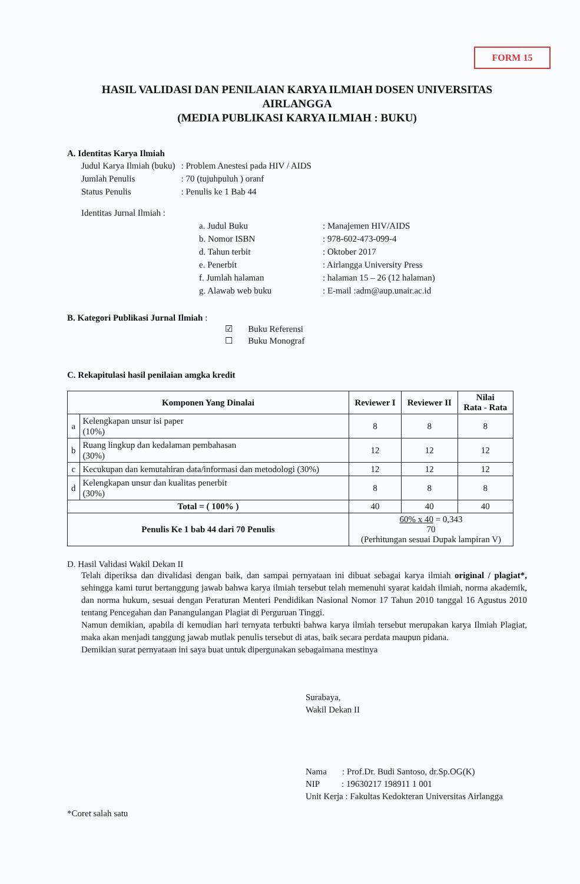FORM 15
HASIL VALIDASI DAN PENILAIAN KARYA ILMIAH DOSEN UNIVERSITAS AIRLANGGA
(MEDIA PUBLIKASI KARYA ILMIAH : BUKU)
A. Identitas Karya Ilmiah
| Judul Karya Ilmiah (buku) | : Problem Anestesi pada HIV / AIDS |
| Jumlah Penulis | : 70 (tujuhpuluh ) oranf |
| Status Penulis | : Penulis ke 1 Bab 44 |
| Identitas Jurnal Ilmiah : | | |
| | a. Judul Buku | : Manajemen HIV/AIDS |
| | b. Nomor ISBN | : 978-602-473-099-4 |
| | d. Tahun terbit | : Oktober 2017 |
| | e. Penerbit | : Airlangga University Press |
| | f. Jumlah halaman | : halaman 15 – 26 (12 halaman) |
| | g. Alawab web buku | : E-mail :adm@aup.unair.ac.id |
B. Kategori Publikasi Jurnal Ilmiah :
☑ Buku Referensi
☐ Buku Monograf
C. Rekapitulasi hasil penilaian amgka kredit
| Komponen Yang Dinalai | | Reviewer I | Reviewer II | Nilai Rata - Rata |
| --- | --- | --- | --- | --- |
| a | Kelengkapan unsur isi paper (10%) | 8 | 8 | 8 |
| b | Ruang lingkup dan kedalaman pembahasan (30%) | 12 | 12 | 12 |
| c | Kecukupan dan kemutahiran data/informasi dan metodologi (30%) | 12 | 12 | 12 |
| d | Kelengkapan unsur dan kualitas penerbit (30%) | 8 | 8 | 8 |
| Total = ( 100% ) | | 40 | 40 | 40 |
| Penulis Ke 1 bab 44 dari 70 Penulis | | 60% x 40 = 0,343 70 (Perhitungan sesuai Dupak lampiran V) | | |
D. Hasil Validasi Wakil Dekan II
Telah diperiksa dan divalidasi dengan baik, dan sampai pernyataan ini dibuat sebagai karya ilmiah original / plagiat*, sehingga kami turut bertanggung jawab bahwa karya ilmiah tersebut telah memenuhi syarat kaidah ilmiah, norma akademik, dan norma hukum, sesuai dengan Peraturan Menteri Pendidikan Nasional Nomor 17 Tahun 2010 tanggal 16 Agustus 2010 tentang Pencegahan dan Panangulangan Plagiat di Perguruan Tinggi.
Namun demikian, apabila di kemudian hari ternyata terbukti bahwa karya ilmiah tersebut merupakan karya Ilmiah Plagiat, maka akan menjadi tanggung jawab mutlak penulis tersebut di atas, baik secara perdata maupun pidana.
Demikian surat pernyataan ini saya buat untuk dipergunakan sebagaimana mestinya
Surabaya,
Wakil Dekan II
Nama : Prof.Dr. Budi Santoso, dr.Sp.OG(K)
NIP : 19630217 198911 1 001
Unit Kerja : Fakultas Kedokteran Universitas Airlangga
*Coret salah satu